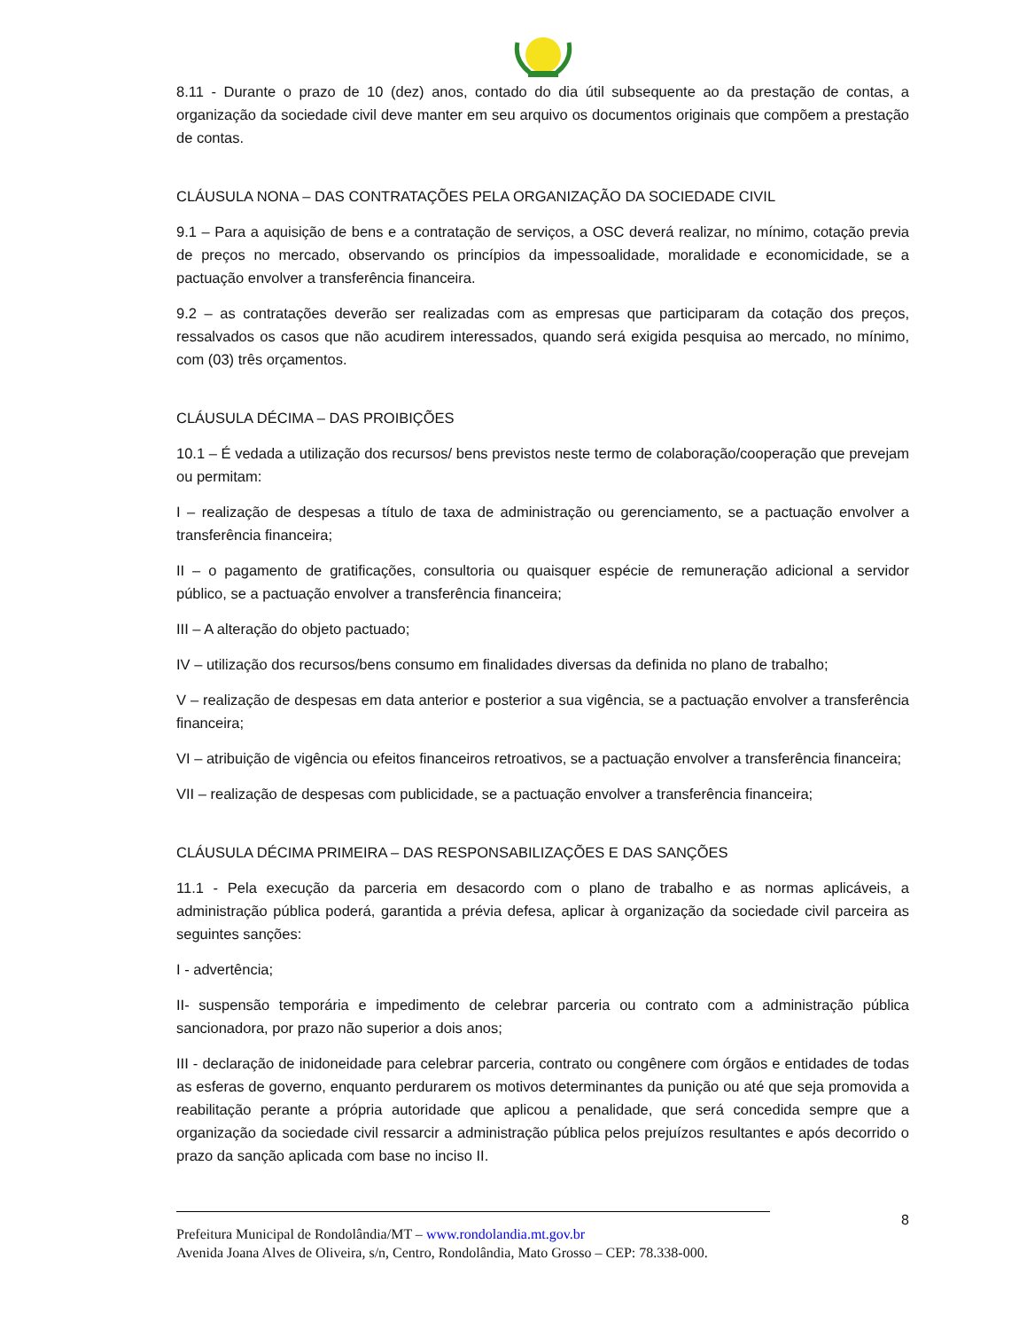8.11 - Durante o prazo de 10 (dez) anos, contado do dia útil subsequente ao da prestação de contas, a organização da sociedade civil deve manter em seu arquivo os documentos originais que compõem a prestação de contas.
CLÁUSULA NONA – DAS CONTRATAÇÕES PELA ORGANIZAÇÃO DA SOCIEDADE CIVIL
9.1 – Para a aquisição de bens e a contratação de serviços, a OSC deverá realizar, no mínimo, cotação previa de preços no mercado, observando os princípios da impessoalidade, moralidade e economicidade, se a pactuação envolver a transferência financeira.
9.2 – as contratações deverão ser realizadas com as empresas que participaram da cotação dos preços, ressalvados os casos que não acudirem interessados, quando será exigida pesquisa ao mercado, no mínimo, com (03) três orçamentos.
CLÁUSULA DÉCIMA – DAS PROIBIÇÕES
10.1 – É vedada a utilização dos recursos/ bens previstos neste termo de colaboração/cooperação que prevejam ou permitam:
I – realização de despesas a título de taxa de administração ou gerenciamento, se a pactuação envolver a transferência financeira;
II – o pagamento de gratificações, consultoria ou quaisquer espécie de remuneração adicional a servidor público, se a pactuação envolver a transferência financeira;
III – A alteração do objeto pactuado;
IV – utilização dos recursos/bens consumo em finalidades diversas da definida no plano de trabalho;
V – realização de despesas em data anterior e posterior a sua vigência, se a pactuação envolver a transferência financeira;
VI – atribuição de vigência ou efeitos financeiros retroativos, se a pactuação envolver a transferência financeira;
VII – realização de despesas com publicidade, se a pactuação envolver a transferência financeira;
CLÁUSULA DÉCIMA PRIMEIRA – DAS RESPONSABILIZAÇÕES E DAS SANÇÕES
11.1 - Pela execução da parceria em desacordo com o plano de trabalho e as normas aplicáveis, a administração pública poderá, garantida a prévia defesa, aplicar à organização da sociedade civil parceira as seguintes sanções:
I - advertência;
II- suspensão temporária e impedimento de celebrar parceria ou contrato com a administração pública sancionadora, por prazo não superior a dois anos;
III - declaração de inidoneidade para celebrar parceria, contrato ou congênere com órgãos e entidades de todas as esferas de governo, enquanto perdurarem os motivos determinantes da punição ou até que seja promovida a reabilitação perante a própria autoridade que aplicou a penalidade, que será concedida sempre que a organização da sociedade civil ressarcir a administração pública pelos prejuízos resultantes e após decorrido o prazo da sanção aplicada com base no inciso II.
8
Prefeitura Municipal de Rondolândia/MT – www.rondolandia.mt.gov.br
Avenida Joana Alves de Oliveira, s/n, Centro, Rondolândia, Mato Grosso – CEP: 78.338-000.